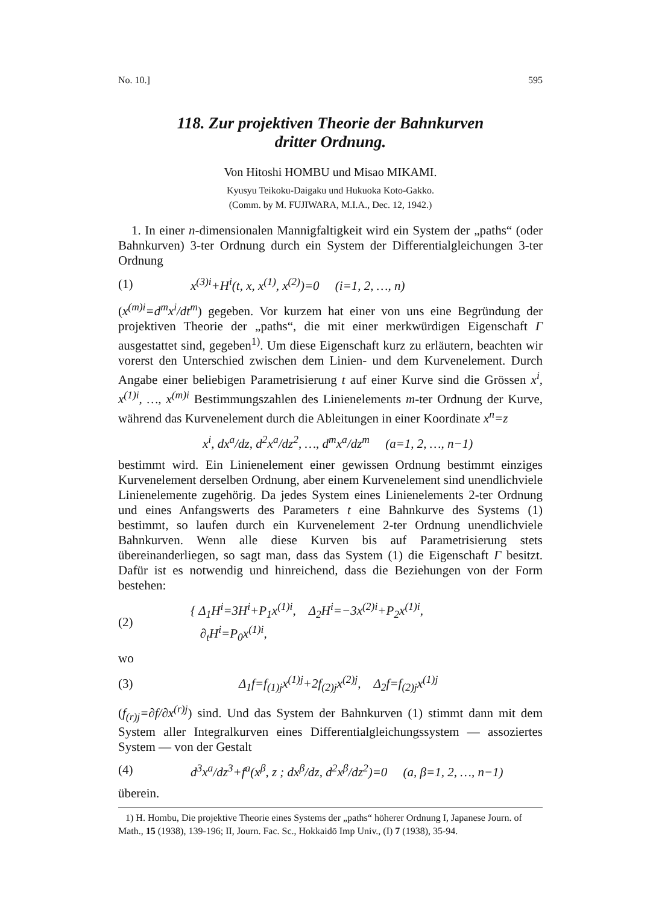No. 10.] 595
118. Zur projektiven Theorie der Bahnkurven
dritter Ordnung.
Von Hitoshi HOMBU und Misao MIKAMI.
Kyusyu Teikoku-Daigaku und Hukuoka Koto-Gakko.
(Comm. by M. FUJIWARA, M.I.A., Dec. 12, 1942.)
1. In einer n-dimensionalen Mannigfaltigkeit wird ein System der „paths“ (oder Bahnkurven) 3-ter Ordnung durch ein System der Differentialgleichungen 3-ter Ordnung
(1) x<sup>(3)i</sup>+H<sup>i</sup>(t, x, x<sup>(1)</sup>, x<sup>(2)</sup>)=0 (i=1, 2, …, n)
(x<sup>(m)i</sup>=d<sup>m</sup>x<sup>i</sup>/dt<sup>m</sup>) gegeben. Vor kurzem hat einer von uns eine Begründung der projektiven Theorie der „paths“, die mit einer merkwürdigen Eigenschaft Γ ausgestattet sind, gegeben<sup>1)</sup>. Um diese Eigenschaft kurz zu erläutern, beachten wir vorerst den Unterschied zwischen dem Linien- und dem Kurvenelement. Durch Angabe einer beliebigen Parametrisierung t auf einer Kurve sind die Grössen x<sup>i</sup>, x<sup>(1)i</sup>, …, x<sup>(m)i</sup> Bestimmungszahlen des Linienelements m-ter Ordnung der Kurve, während das Kurvenelement durch die Ableitungen in einer Koordinate x<sup>n</sup>=z
x<sup>i</sup>, dx<sup>a</sup>/dz, d<sup>2</sup>x<sup>a</sup>/dz<sup>2</sup>, …, d<sup>m</sup>x<sup>a</sup>/dz<sup>m</sup> (a=1, 2, …, n−1)
bestimmt wird. Ein Linienelement einer gewissen Ordnung bestimmt einziges Kurvenelement derselben Ordnung, aber einem Kurvenelement sind unendlichviele Linienelemente zugehörig. Da jedes System eines Linienelements 2-ter Ordnung und eines Anfangswerts des Parameters t eine Bahnkurve des Systems (1) bestimmt, so laufen durch ein Kurvenelement 2-ter Ordnung unendlichviele Bahnkurven. Wenn alle diese Kurven bis auf Parametrisierung stets übereinanderliegen, so sagt man, dass das System (1) die Eigenschaft Γ besitzt. Dafür ist es notwendig und hinreichend, dass die Beziehungen von der Form bestehen:
(2) { Δ<sub>1</sub>H<sup>i</sup>=3H<sup>i</sup>+P<sub>1</sub>x<sup>(1)i</sup>, Δ<sub>2</sub>H<sup>i</sup>=−3x<sup>(2)i</sup>+P<sub>2</sub>x<sup>(1)i</sup>,
∂<sub>t</sub>H<sup>i</sup>=P<sub>0</sub>x<sup>(1)i</sup>,
wo
(3) Δ<sub>1</sub>f=f<sub>(1)j</sub>x<sup>(1)j</sup>+2f<sub>(2)j</sub>x<sup>(2)j</sup>, Δ<sub>2</sub>f=f<sub>(2)j</sub>x<sup>(1)j</sup>
(f<sub>(r)j</sub>=∂f/∂x<sup>(r)j</sup>) sind. Und das System der Bahnkurven (1) stimmt dann mit dem System aller Integralkurven eines Differentialgleichungssystem — assoziertes System — von der Gestalt
(4) d<sup>3</sup>x<sup>a</sup>/dz<sup>3</sup>+f<sup>a</sup>(x<sup>β</sup>, z ; dx<sup>β</sup>/dz, d<sup>2</sup>x<sup>β</sup>/dz<sup>2</sup>)=0 (a, β=1, 2, …, n−1)
überein.
1) H. Hombu, Die projektive Theorie eines Systems der „paths“ höherer Ordnung I, Japanese Journ. of Math., 15 (1938), 139-196; II, Journ. Fac. Sc., Hokkaidō Imp Univ., (I) 7 (1938), 35-94.